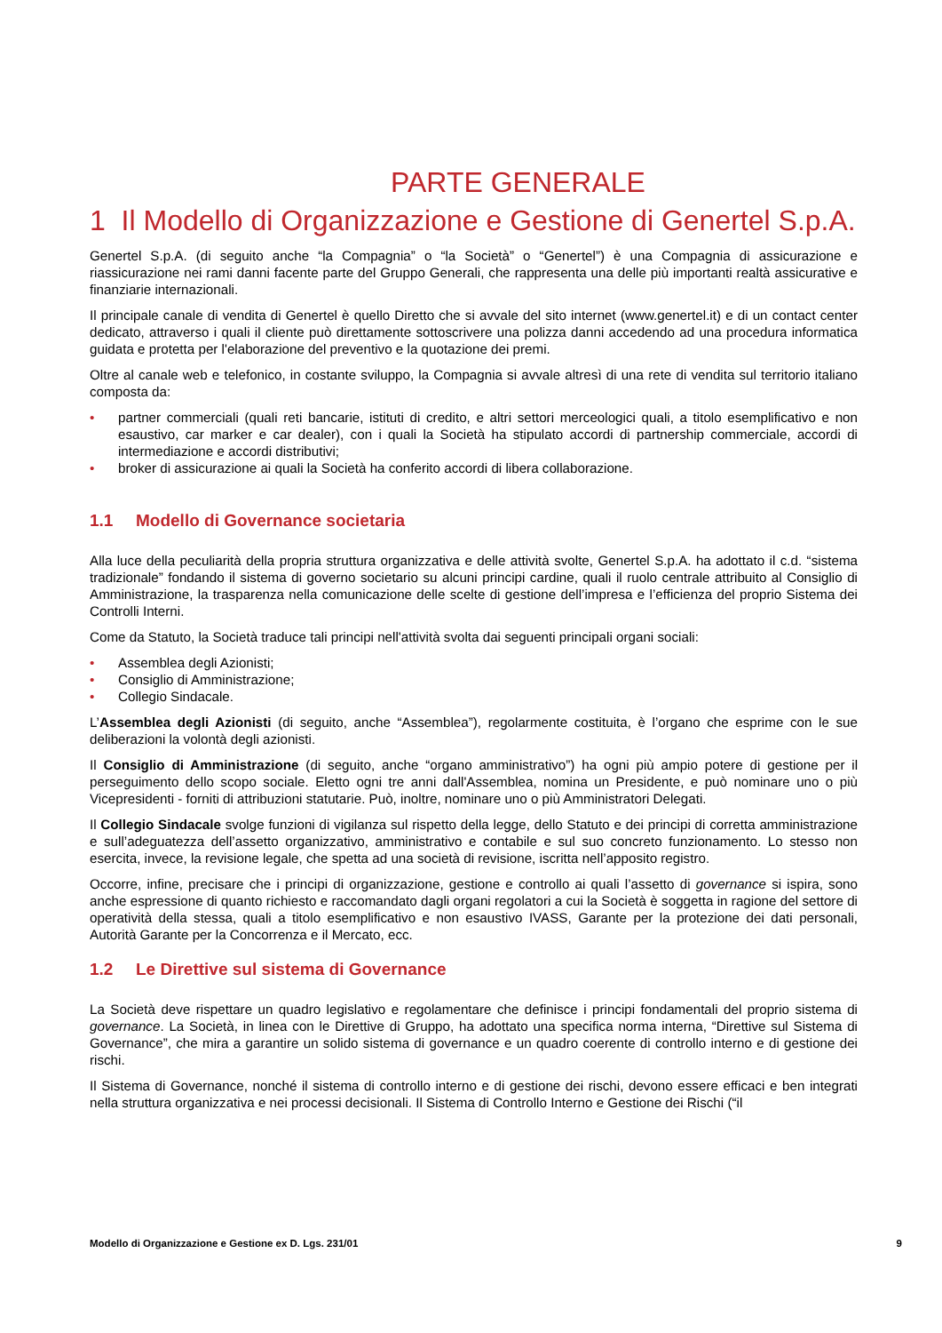PARTE GENERALE
1 Il Modello di Organizzazione e Gestione di Genertel S.p.A.
Genertel S.p.A. (di seguito anche “la Compagnia” o “la Società” o “Genertel”) è una Compagnia di assicurazione e riassicurazione nei rami danni facente parte del Gruppo Generali, che rappresenta una delle più importanti realtà assicurative e finanziarie internazionali.
Il principale canale di vendita di Genertel è quello Diretto che si avvale del sito internet (www.genertel.it) e di un contact center dedicato, attraverso i quali il cliente può direttamente sottoscrivere una polizza danni accedendo ad una procedura informatica guidata e protetta per l'elaborazione del preventivo e la quotazione dei premi.
Oltre al canale web e telefonico, in costante sviluppo, la Compagnia si avvale altresì di una rete di vendita sul territorio italiano composta da:
• partner commerciali (quali reti bancarie, istituti di credito, e altri settori merceologici quali, a titolo esemplificativo e non esaustivo, car marker e car dealer), con i quali la Società ha stipulato accordi di partnership commerciale, accordi di intermediazione e accordi distributivi;
• broker di assicurazione ai quali la Società ha conferito accordi di libera collaborazione.
1.1 Modello di Governance societaria
Alla luce della peculiarità della propria struttura organizzativa e delle attività svolte, Genertel S.p.A. ha adottato il c.d. “sistema tradizionale” fondando il sistema di governo societario su alcuni principi cardine, quali il ruolo centrale attribuito al Consiglio di Amministrazione, la trasparenza nella comunicazione delle scelte di gestione dell’impresa e l’efficienza del proprio Sistema dei Controlli Interni.
Come da Statuto, la Società traduce tali principi nell'attività svolta dai seguenti principali organi sociali:
• Assemblea degli Azionisti;
• Consiglio di Amministrazione;
• Collegio Sindacale.
L’Assemblea degli Azionisti (di seguito, anche “Assemblea”), regolarmente costituita, è l’organo che esprime con le sue deliberazioni la volontà degli azionisti.
Il Consiglio di Amministrazione (di seguito, anche “organo amministrativo”) ha ogni più ampio potere di gestione per il perseguimento dello scopo sociale. Eletto ogni tre anni dall'Assemblea, nomina un Presidente, e può nominare uno o più Vicepresidenti - forniti di attribuzioni statutarie. Può, inoltre, nominare uno o più Amministratori Delegati.
Il Collegio Sindacale svolge funzioni di vigilanza sul rispetto della legge, dello Statuto e dei principi di corretta amministrazione e sull’adeguatezza dell’assetto organizzativo, amministrativo e contabile e sul suo concreto funzionamento. Lo stesso non esercita, invece, la revisione legale, che spetta ad una società di revisione, iscritta nell’apposito registro.
Occorre, infine, precisare che i principi di organizzazione, gestione e controllo ai quali l’assetto di governance si ispira, sono anche espressione di quanto richiesto e raccomandato dagli organi regolatori a cui la Società è soggetta in ragione del settore di operatività della stessa, quali a titolo esemplificativo e non esaustivo IVASS, Garante per la protezione dei dati personali, Autorità Garante per la Concorrenza e il Mercato, ecc.
1.2 Le Direttive sul sistema di Governance
La Società deve rispettare un quadro legislativo e regolamentare che definisce i principi fondamentali del proprio sistema di governance. La Società, in linea con le Direttive di Gruppo, ha adottato una specifica norma interna, “Direttive sul Sistema di Governance”, che mira a garantire un solido sistema di governance e un quadro coerente di controllo interno e di gestione dei rischi.
Il Sistema di Governance, nonché il sistema di controllo interno e di gestione dei rischi, devono essere efficaci e ben integrati nella struttura organizzativa e nei processi decisionali. Il Sistema di Controllo Interno e Gestione dei Rischi (“il
Modello di Organizzazione e Gestione ex D. Lgs. 231/01 9